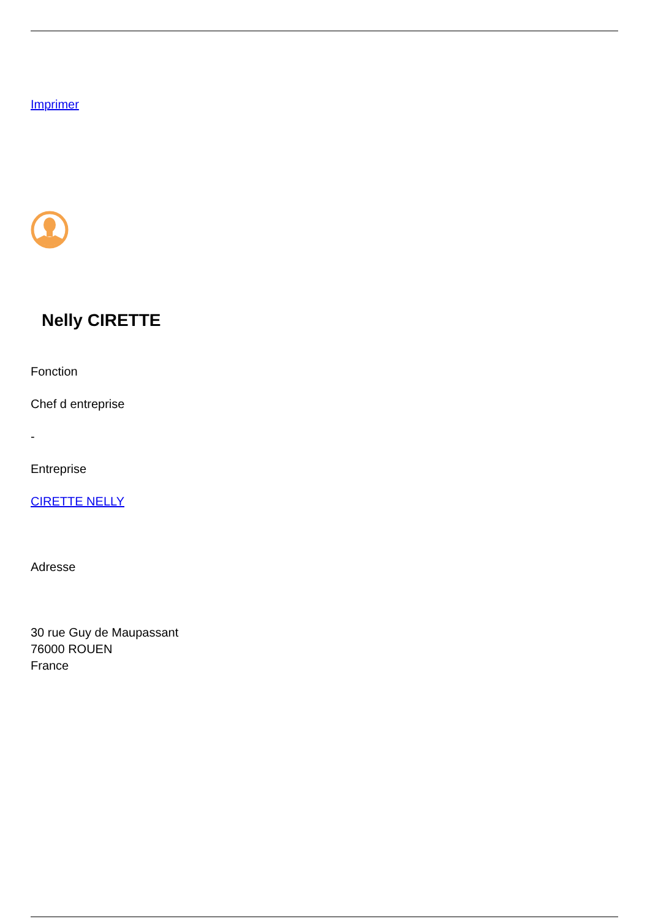Imprimer
Nelly CIRETTE
Fonction
Chef d entreprise
-
Entreprise
CIRETTE NELLY
Adresse
30 rue Guy de Maupassant
76000 ROUEN
France